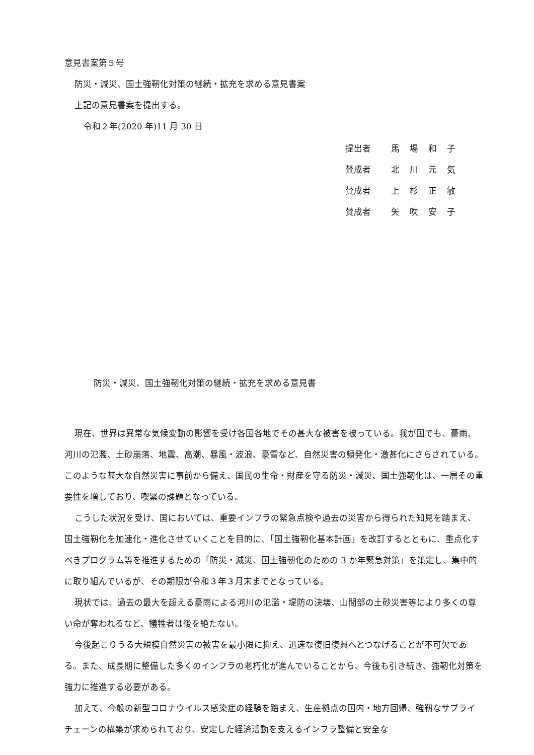意見書案第５号
防災・減災、国土強靭化対策の継続・拡充を求める意見書案
上記の意見書案を提出する。
令和２年(2020 年)11 月 30 日
| 提出者 | 馬場和子 |
| 賛成者 | 北川元気 |
| 賛成者 | 上杉正敏 |
| 賛成者 | 矢吹安子 |
防災・減災、国土強靭化対策の継続・拡充を求める意見書
現在、世界は異常な気候変動の影響を受け各国各地でその甚大な被害を被っている。我が国でも、豪雨、河川の氾濫、土砂崩落、地震、高潮、暴風・波浪、豪雪など、自然災害の頻発化・激甚化にさらされている。このような甚大な自然災害に事前から備え、国民の生命・財産を守る防災・減災、国土強靭化は、一層その重要性を増しており、喫緊の課題となっている。
こうした状況を受け、国においては、重要インフラの緊急点検や過去の災害から得られた知見を踏まえ、国土強靭化を加速化・進化させていくことを目的に、「国土強靭化基本計画」を改訂するとともに、重点化すべきプログラム等を推進するための「防災・減災、国土強靭化のための 3 か年緊急対策」を策定し、集中的に取り組んでいるが、その期限が令和３年３月末までとなっている。
現状では、過去の最大を超える豪雨による河川の氾濫・堤防の決壊、山間部の土砂災害等により多くの尊い命が奪われるなど、犠牲者は後を絶たない。
今後起こりうる大規模自然災害の被害を最小限に抑え、迅速な復旧復興へとつなげることが不可欠である。また、成長期に整備した多くのインフラの老朽化が進んでいることから、今後も引き続き、強靭化対策を強力に推進する必要がある。
加えて、今般の新型コロナウイルス感染症の経験を踏まえ、生産拠点の国内・地方回帰、強靭なサプライチェーンの構築が求められており、安定した経済活動を支えるインフラ整備と安全な